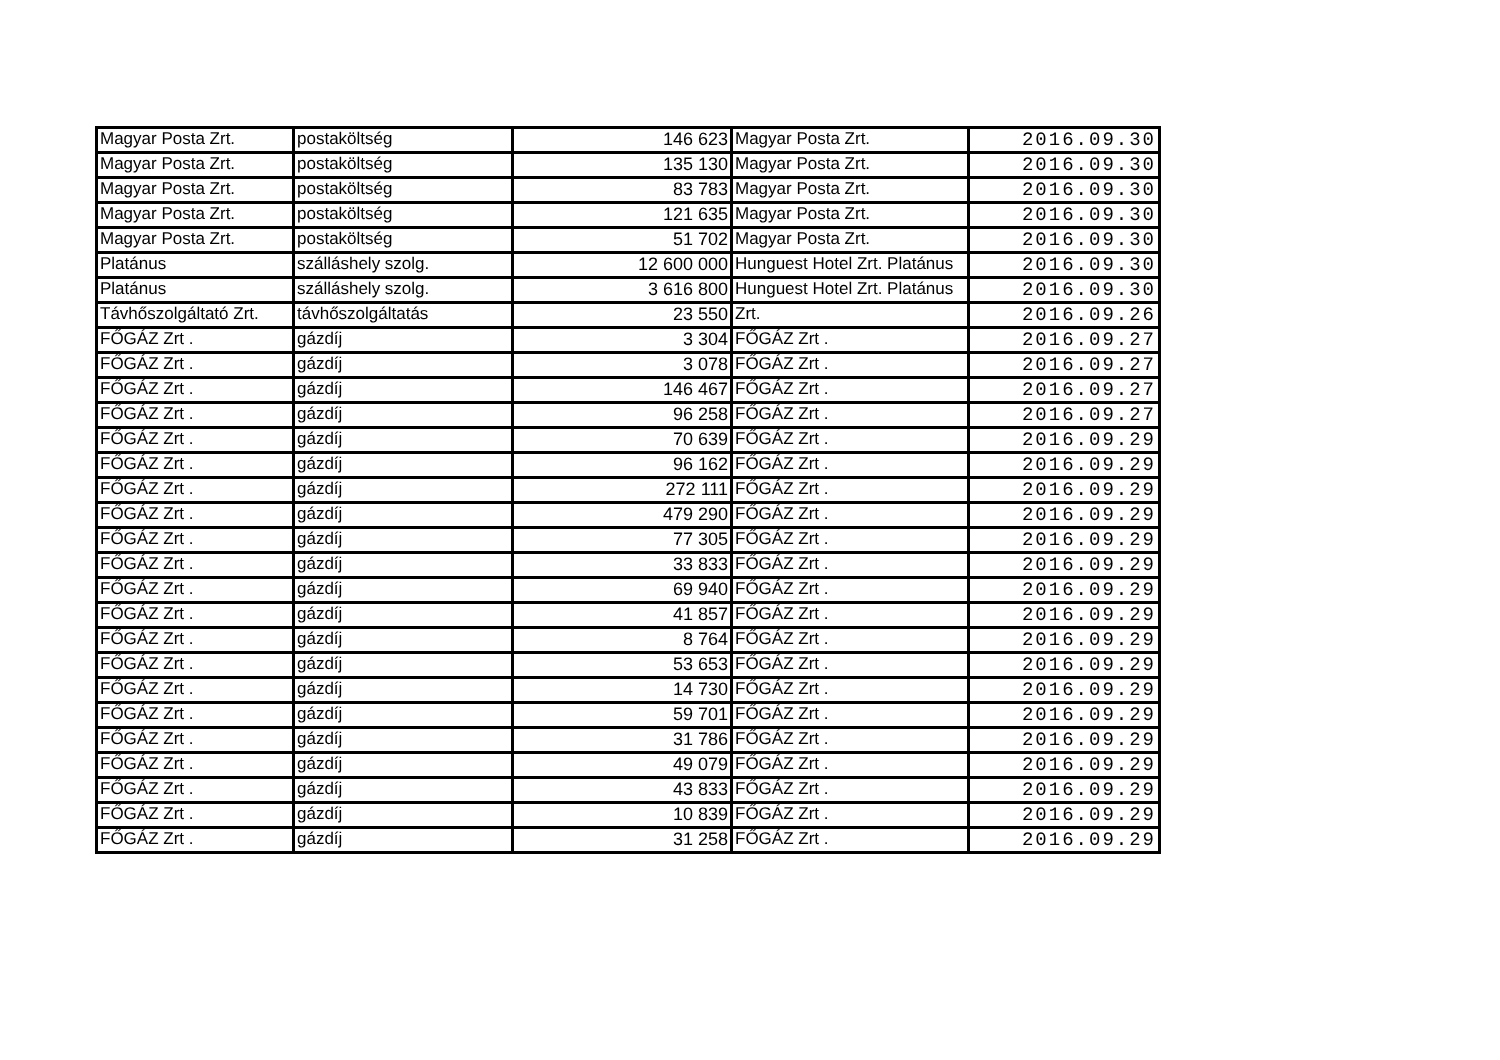| Magyar Posta Zrt. | postaköltség | 146 623 | Magyar Posta Zrt. | 2016.09.30 |
| Magyar Posta Zrt. | postaköltség | 135 130 | Magyar Posta Zrt. | 2016.09.30 |
| Magyar Posta Zrt. | postaköltség | 83 783 | Magyar Posta Zrt. | 2016.09.30 |
| Magyar Posta Zrt. | postaköltség | 121 635 | Magyar Posta Zrt. | 2016.09.30 |
| Magyar Posta Zrt. | postaköltség | 51 702 | Magyar Posta Zrt. | 2016.09.30 |
| Platánus | szálláshely szolg. | 12 600 000 | Hunguest Hotel Zrt. Platánus | 2016.09.30 |
| Platánus | szálláshely szolg. | 3 616 800 | Hunguest Hotel Zrt. Platánus | 2016.09.30 |
| Távhőszolgáltató Zrt. | távhőszolgáltatás | 23 550 | Zrt. | 2016.09.26 |
| FŐGÁZ Zrt . | gázdíj | 3 304 | FŐGÁZ Zrt . | 2016.09.27 |
| FŐGÁZ Zrt . | gázdíj | 3 078 | FŐGÁZ Zrt . | 2016.09.27 |
| FŐGÁZ Zrt . | gázdíj | 146 467 | FŐGÁZ Zrt . | 2016.09.27 |
| FŐGÁZ Zrt . | gázdíj | 96 258 | FŐGÁZ Zrt . | 2016.09.27 |
| FŐGÁZ Zrt . | gázdíj | 70 639 | FŐGÁZ Zrt . | 2016.09.29 |
| FŐGÁZ Zrt . | gázdíj | 96 162 | FŐGÁZ Zrt . | 2016.09.29 |
| FŐGÁZ Zrt . | gázdíj | 272 111 | FŐGÁZ Zrt . | 2016.09.29 |
| FŐGÁZ Zrt . | gázdíj | 479 290 | FŐGÁZ Zrt . | 2016.09.29 |
| FŐGÁZ Zrt . | gázdíj | 77 305 | FŐGÁZ Zrt . | 2016.09.29 |
| FŐGÁZ Zrt . | gázdíj | 33 833 | FŐGÁZ Zrt . | 2016.09.29 |
| FŐGÁZ Zrt . | gázdíj | 69 940 | FŐGÁZ Zrt . | 2016.09.29 |
| FŐGÁZ Zrt . | gázdíj | 41 857 | FŐGÁZ Zrt . | 2016.09.29 |
| FŐGÁZ Zrt . | gázdíj | 8 764 | FŐGÁZ Zrt . | 2016.09.29 |
| FŐGÁZ Zrt . | gázdíj | 53 653 | FŐGÁZ Zrt . | 2016.09.29 |
| FŐGÁZ Zrt . | gázdíj | 14 730 | FŐGÁZ Zrt . | 2016.09.29 |
| FŐGÁZ Zrt . | gázdíj | 59 701 | FŐGÁZ Zrt . | 2016.09.29 |
| FŐGÁZ Zrt . | gázdíj | 31 786 | FŐGÁZ Zrt . | 2016.09.29 |
| FŐGÁZ Zrt . | gázdíj | 49 079 | FŐGÁZ Zrt . | 2016.09.29 |
| FŐGÁZ Zrt . | gázdíj | 43 833 | FŐGÁZ Zrt . | 2016.09.29 |
| FŐGÁZ Zrt . | gázdíj | 10 839 | FŐGÁZ Zrt . | 2016.09.29 |
| FŐGÁZ Zrt . | gázdíj | 31 258 | FŐGÁZ Zrt . | 2016.09.29 |